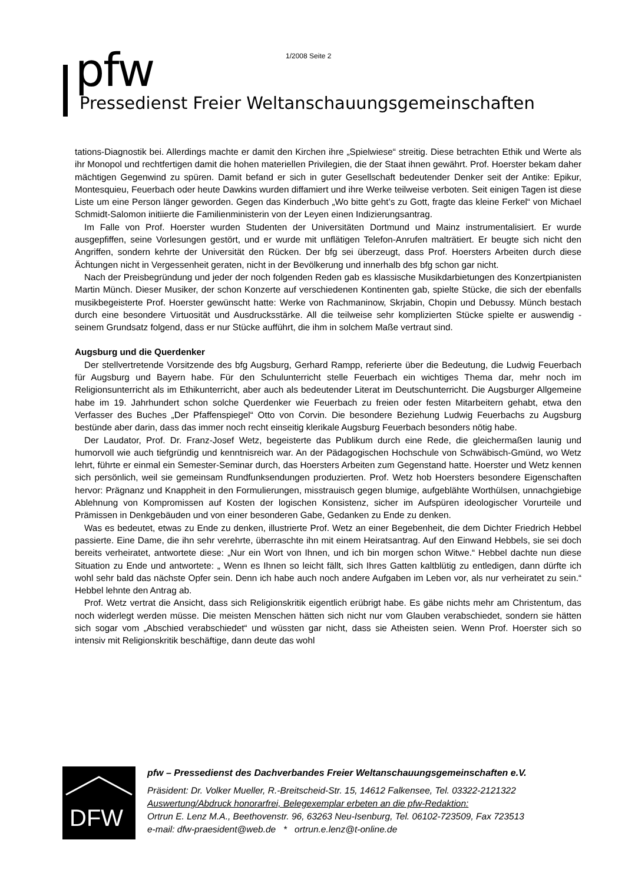1/2008 Seite 2
pfw
Pressedienst Freier Weltanschauungsgemeinschaften
tations-Diagnostik bei. Allerdings machte er damit den Kirchen ihre „Spielwiese“ streitig. Diese betrachten Ethik und Werte als ihr Monopol und rechtfertigen damit die hohen materiellen Privilegien, die der Staat ihnen gewährt. Prof. Hoerster bekam daher mächtigen Gegenwind zu spüren. Damit befand er sich in guter Gesellschaft bedeutender Denker seit der Antike: Epikur, Montesquieu, Feuerbach oder heute Dawkins wurden diffamiert und ihre Werke teilweise verboten. Seit einigen Tagen ist diese Liste um eine Person länger geworden. Gegen das Kinderbuch „Wo bitte geht’s zu Gott, fragte das kleine Ferkel“ von Michael Schmidt-Salomon initiierte die Familienministerin von der Leyen einen Indizierungsantrag.
Im Falle von Prof. Hoerster wurden Studenten der Universitäten Dortmund und Mainz instrumentalisiert. Er wurde ausgepfiffen, seine Vorlesungen gestört, und er wurde mit unflätigen Telefon-Anrufen malträtiert. Er beugte sich nicht den Angriffen, sondern kehrte der Universität den Rücken. Der bfg sei überzeugt, dass Prof. Hoersters Arbeiten durch diese Ächtungen nicht in Vergessenheit geraten, nicht in der Bevölkerung und innerhalb des bfg schon gar nicht.
Nach der Preisbegründung und jeder der noch folgenden Reden gab es klassische Musikdarbietungen des Konzertpianisten Martin Münch. Dieser Musiker, der schon Konzerte auf verschiedenen Kontinenten gab, spielte Stücke, die sich der ebenfalls musikbegeisterte Prof. Hoerster gewünscht hatte: Werke von Rachmaninow, Skrjabin, Chopin und Debussy. Münch bestach durch eine besondere Virtuosität und Ausdrucksstärke. All die teilweise sehr komplizierten Stücke spielte er auswendig - seinem Grundsatz folgend, dass er nur Stücke aufführt, die ihm in solchem Maße vertraut sind.
Augsburg und die Querdenker
Der stellvertretende Vorsitzende des bfg Augsburg, Gerhard Rampp, referierte über die Bedeutung, die Ludwig Feuerbach für Augsburg und Bayern habe. Für den Schulunterricht stelle Feuerbach ein wichtiges Thema dar, mehr noch im Religionsunterricht als im Ethikunterricht, aber auch als bedeutender Literat im Deutschunterricht. Die Augsburger Allgemeine habe im 19. Jahrhundert schon solche Querdenker wie Feuerbach zu freien oder festen Mitarbeitern gehabt, etwa den Verfasser des Buches „Der Pfaffenspiegel“ Otto von Corvin. Die besondere Beziehung Ludwig Feuerbachs zu Augsburg bestünde aber darin, dass das immer noch recht einseitig klerikale Augsburg Feuerbach besonders nötig habe.
Der Laudator, Prof. Dr. Franz-Josef Wetz, begeisterte das Publikum durch eine Rede, die gleichermaßen launig und humorvoll wie auch tiefgründig und kenntnisreich war. An der Pädagogischen Hochschule von Schwäbisch-Gmünd, wo Wetz lehrt, führte er einmal ein Semester-Seminar durch, das Hoersters Arbeiten zum Gegenstand hatte. Hoerster und Wetz kennen sich persönlich, weil sie gemeinsam Rundfunksendungen produzierten. Prof. Wetz hob Hoersters besondere Eigenschaften hervor: Prägnanz und Knappheit in den Formulierungen, misstrauisch gegen blumige, aufgeblähte Worthülsen, unnachgiebige Ablehnung von Kompromissen auf Kosten der logischen Konsistenz, sicher im Aufspüren ideologischer Vorurteile und Prämissen in Denkgebäuden und von einer besonderen Gabe, Gedanken zu Ende zu denken.
Was es bedeutet, etwas zu Ende zu denken, illustrierte Prof. Wetz an einer Begebenheit, die dem Dichter Friedrich Hebbel passierte. Eine Dame, die ihn sehr verehrte, überraschte ihn mit einem Heiratsantrag. Auf den Einwand Hebbels, sie sei doch bereits verheiratet, antwortete diese: „Nur ein Wort von Ihnen, und ich bin morgen schon Witwe.“ Hebbel dachte nun diese Situation zu Ende und antwortete: „ Wenn es Ihnen so leicht fällt, sich Ihres Gatten kaltblütig zu entledigen, dann dürfte ich wohl sehr bald das nächste Opfer sein. Denn ich habe auch noch andere Aufgaben im Leben vor, als nur verheiratet zu sein.“ Hebbel lehnte den Antrag ab.
Prof. Wetz vertrat die Ansicht, dass sich Religionskritik eigentlich erübrigt habe. Es gäbe nichts mehr am Christentum, das noch widerlegt werden müsse. Die meisten Menschen hätten sich nicht nur vom Glauben verabschiedet, sondern sie hätten sich sogar vom „Abschied verabschiedet“ und wüssten gar nicht, dass sie Atheisten seien. Wenn Prof. Hoerster sich so intensiv mit Religionskritik beschäftige, dann deute das wohl
DFW
pfw – Pressedienst des Dachverbandes Freier Weltanschauungsgemeinschaften e.V.
Präsident: Dr. Volker Mueller, R.-Breitscheid-Str. 15, 14612 Falkensee, Tel. 03322-2121322
Auswertung/Abdruck honorarfrei, Belegexemplar erbeten an die pfw-Redaktion:
Ortrun E. Lenz M.A., Beethovenstr. 96, 63263 Neu-Isenburg, Tel. 06102-723509, Fax 723513
e-mail: dfw-praesident@web.de * ortrun.e.lenz@t-online.de